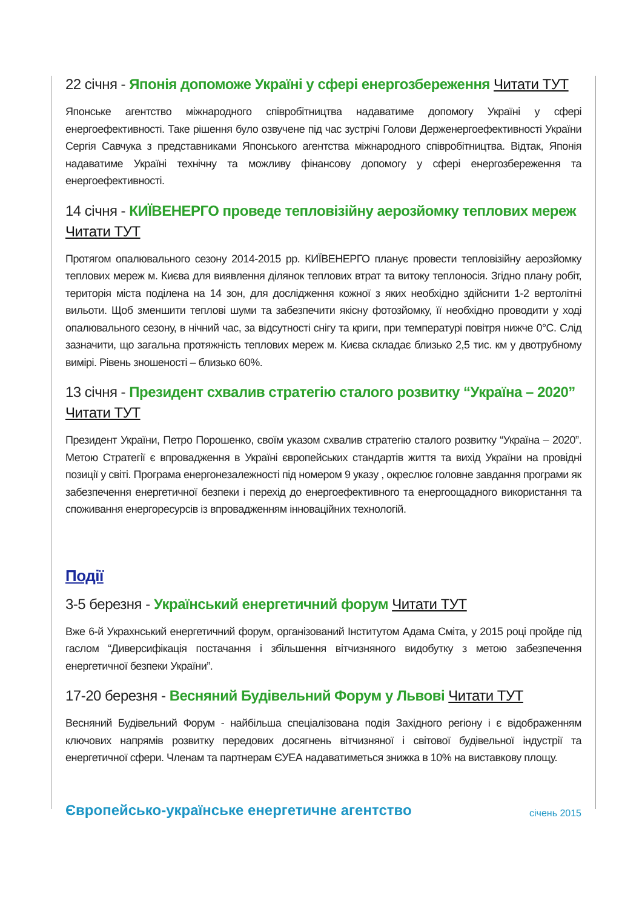22 січня - Японія допоможе Україні у сфері енергозбереження Читати ТУТ
Японське агентство міжнародного співробітництва надаватиме допомогу Україні у сфері енергоефективності. Таке рішення було озвучене під час зустрічі Голови Держенергоефективності України Сергія Савчука з представниками Японського агентства міжнародного співробітництва. Відтак, Японія надаватиме Україні технічну та можливу фінансову допомогу у сфері енергозбереження та енергоефективності.
14 січня - КИЇВЕНЕРГО проведе тепловізійну аерозйомку теплових мереж Читати ТУТ
Протягом опалювального сезону 2014-2015 рр. КИЇВЕНЕРГО планує провести тепловізійну аерозйомку теплових мереж м. Києва для виявлення ділянок теплових втрат та витоку теплоносія. Згідно плану робіт, територія міста поділена на 14 зон, для дослідження кожної з яких необхідно здійснити 1-2 вертолітні вильоти. Щоб зменшити теплові шуми та забезпечити якісну фотозйомку, її необхідно проводити у ході опалювального сезону, в нічний час, за відсутності снігу та криги, при температурі повітря нижче 0°С. Слід зазначити, що загальна протяжність теплових мереж м. Києва складає близько 2,5 тис. км у двотрубному вимірі. Рівень зношеності – близько 60%.
13 січня - Президент схвалив стратегію сталого розвитку “Україна – 2020” Читати ТУТ
Президент України, Петро Порошенко, своїм указом схвалив стратегію сталого розвитку “Україна – 2020”. Метою Стратегії є впровадження в Україні європейських стандартів життя та вихід України на провідні позиції у світі. Програма енергонезалежності під номером 9 указу , окреслює головне завдання програми як забезпечення енергетичної безпеки і перехід до енергоефективного та енергоощадного використання та споживання енергоресурсів із впровадженням інноваційних технологій.
Події
3-5 березня - Український енергетичний форум Читати ТУТ
Вже 6-й Украхнський енергетичний форум, організований Інститутом Адама Сміта, у 2015 році пройде під гаслом “Диверсифікація постачання і збільшення вітчизняного видобутку з метою забезпечення енергетичної безпеки України”.
17-20 березня - Весняний Будівельний Форум у Львові Читати ТУТ
Весняний Будівельний Форум - найбільша спеціалізована подія Західного регіону і є відображенням ключових напрямів розвитку передових досягнень вітчизняної і світової будівельної індустрії та енергетичної сфери. Членам та партнерам ЄУЕА надаватиметься знижка в 10% на виставкову площу.
Європейсько-українське енергетичне агентство січень 2015